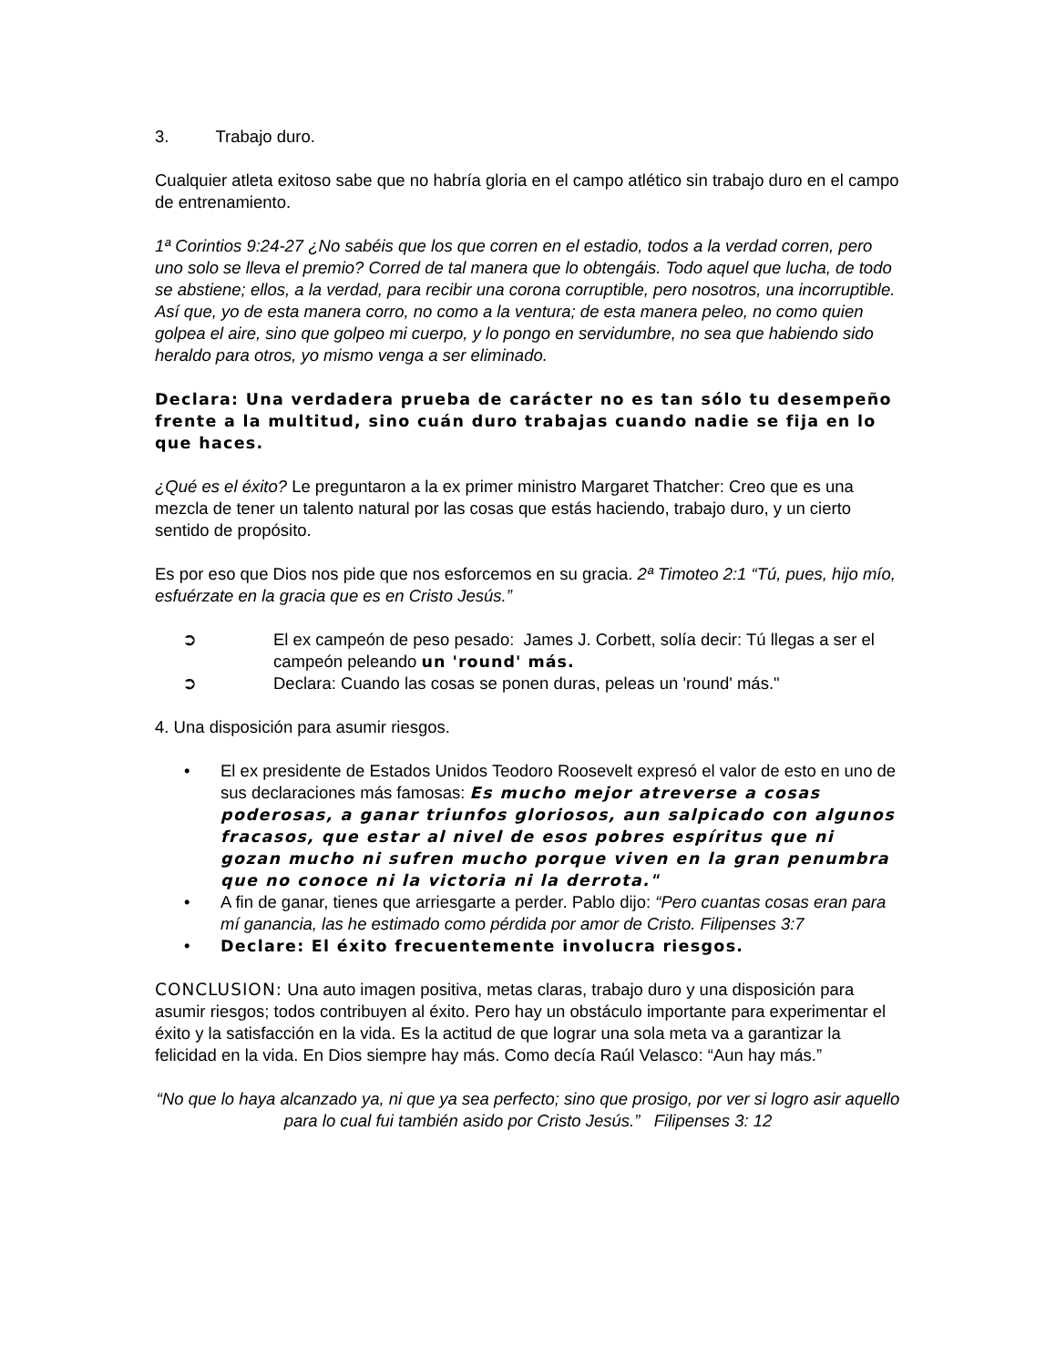3. Trabajo duro.
Cualquier atleta exitoso sabe que no habría gloria en el campo atlético sin trabajo duro en el campo de entrenamiento.
1ª Corintios 9:24-27 ¿No sabéis que los que corren en el estadio, todos a la verdad corren, pero uno solo se lleva el premio? Corred de tal manera que lo obtengáis. Todo aquel que lucha, de todo se abstiene; ellos, a la verdad, para recibir una corona corruptible, pero nosotros, una incorruptible. Así que, yo de esta manera corro, no como a la ventura; de esta manera peleo, no como quien golpea el aire, sino que golpeo mi cuerpo, y lo pongo en servidumbre, no sea que habiendo sido heraldo para otros, yo mismo venga a ser eliminado.
Declara: Una verdadera prueba de carácter no es tan sólo tu desempeño frente a la multitud, sino cuán duro trabajas cuando nadie se fija en lo que haces.
¿Qué es el éxito? Le preguntaron a la ex primer ministro Margaret Thatcher: Creo que es una mezcla de tener un talento natural por las cosas que estás haciendo, trabajo duro, y un cierto sentido de propósito.
Es por eso que Dios nos pide que nos esforcemos en su gracia. 2ª Timoteo 2:1 “Tú, pues, hijo mío, esfuérzate en la gracia que es en Cristo Jesús.”
➲ El ex campeón de peso pesado: James J. Corbett, solía decir: Tú llegas a ser el campeón peleando un 'round' más.
➲ Declara: Cuando las cosas se ponen duras, peleas un 'round' más."
4. Una disposición para asumir riesgos.
• El ex presidente de Estados Unidos Teodoro Roosevelt expresó el valor de esto en uno de sus declaraciones más famosas: Es mucho mejor atreverse a cosas poderosas, a ganar triunfos gloriosos, aun salpicado con algunos fracasos, que estar al nivel de esos pobres espíritus que ni gozan mucho ni sufren mucho porque viven en la gran penumbra que no conoce ni la victoria ni la derrota."
• A fin de ganar, tienes que arriesgarte a perder. Pablo dijo: “Pero cuantas cosas eran para mí ganancia, las he estimado como pérdida por amor de Cristo. Filipenses 3:7
• Declare: El éxito frecuentemente involucra riesgos.
CONCLUSION: Una auto imagen positiva, metas claras, trabajo duro y una disposición para asumir riesgos; todos contribuyen al éxito. Pero hay un obstáculo importante para experimentar el éxito y la satisfacción en la vida. Es la actitud de que lograr una sola meta va a garantizar la felicidad en la vida. En Dios siempre hay más. Como decía Raúl Velasco: “Aun hay más.”
“No que lo haya alcanzado ya, ni que ya sea perfecto; sino que prosigo, por ver si logro asir aquello para lo cual fui también asido por Cristo Jesús.” Filipenses 3: 12